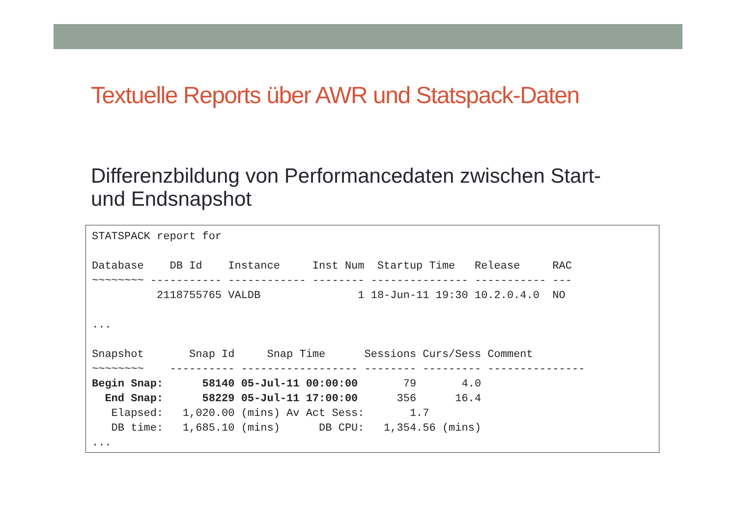Textuelle Reports über AWR und Statspack-Daten
Differenzbildung von Performancedaten zwischen Start- und Endsnapshot
STATSPACK report for

Database    DB Id    Instance     Inst Num  Startup Time   Release     RAC
~~~~~~~~ ----------- ------------ -------- --------------- ----------- ---
          2118755765 VALDB               1 18-Jun-11 19:30 10.2.0.4.0  NO

...

Snapshot       Snap Id     Snap Time      Sessions Curs/Sess Comment
~~~~~~~~    ---------- ------------------ -------- --------- ---------------
Begin Snap:      58140 05-Jul-11 00:00:00       79       4.0
  End Snap:      58229 05-Jul-11 17:00:00      356      16.4
   Elapsed:   1,020.00 (mins) Av Act Sess:       1.7
   DB time:   1,685.10 (mins)      DB CPU:   1,354.56 (mins)
...